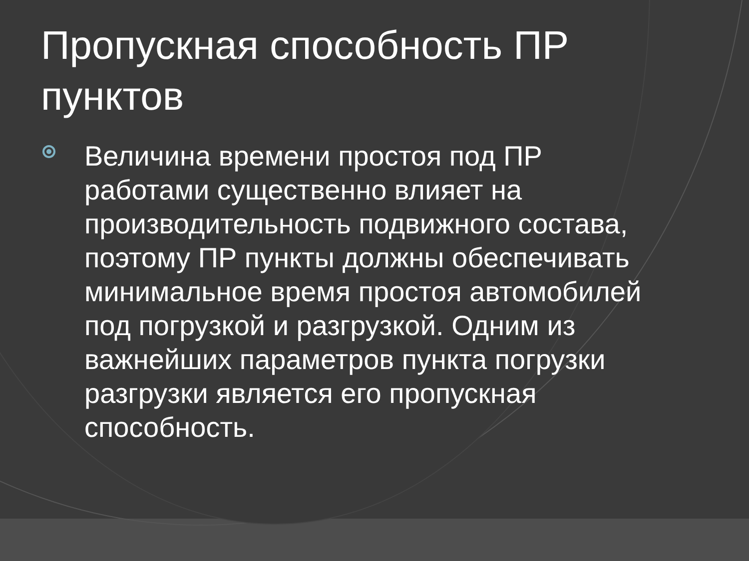Пропускная способность ПР
пунктов
Величина времени простоя под ПР работами существенно влияет на производительность подвижного состава, поэтому ПР пункты должны обеспечивать минимальное время простоя автомобилей под погрузкой и разгрузкой. Одним из важнейших параметров пункта погрузки разгрузки является его пропускная способность.